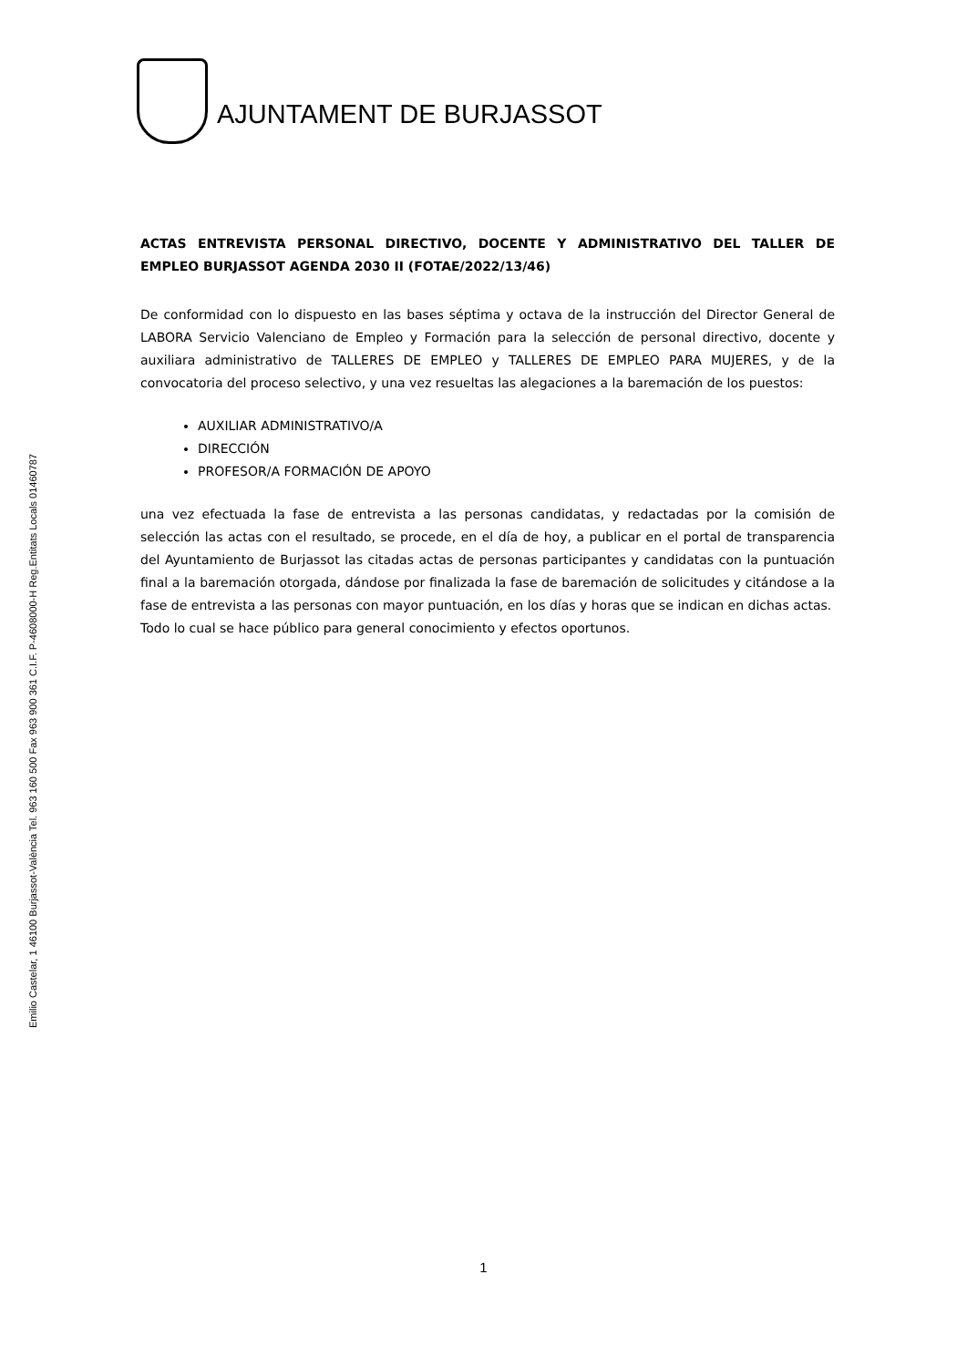Emilio Castelar, 1 46100 Burjassot-València Tel. 963 160 500 Fax 963 900 361 C.I.F. P-4608000-H Reg.Entitats Locals 01460787
AJUNTAMENT DE BURJASSOT
ACTAS ENTREVISTA PERSONAL DIRECTIVO, DOCENTE Y ADMINISTRATIVO DEL TALLER DE EMPLEO BURJASSOT AGENDA 2030 II (FOTAE/2022/13/46)
De conformidad con lo dispuesto en las bases séptima y octava de la instrucción del Director General de LABORA Servicio Valenciano de Empleo y Formación para la selección de personal directivo, docente y auxiliara administrativo de TALLERES DE EMPLEO y TALLERES DE EMPLEO PARA MUJERES, y de la convocatoria del proceso selectivo, y una vez resueltas las alegaciones a la baremación de los puestos:
AUXILIAR ADMINISTRATIVO/A
DIRECCIÓN
PROFESOR/A FORMACIÓN DE APOYO
una vez efectuada la fase de entrevista a las personas candidatas, y redactadas por la comisión de selección las actas con el resultado, se procede, en el día de hoy, a publicar en el portal de transparencia del Ayuntamiento de Burjassot las citadas actas de personas participantes y candidatas con la puntuación final a la baremación otorgada, dándose por finalizada la fase de baremación de solicitudes y citándose a la fase de entrevista a las personas con mayor puntuación, en los días y horas que se indican en dichas actas.
Todo lo cual se hace público para general conocimiento y efectos oportunos.
1